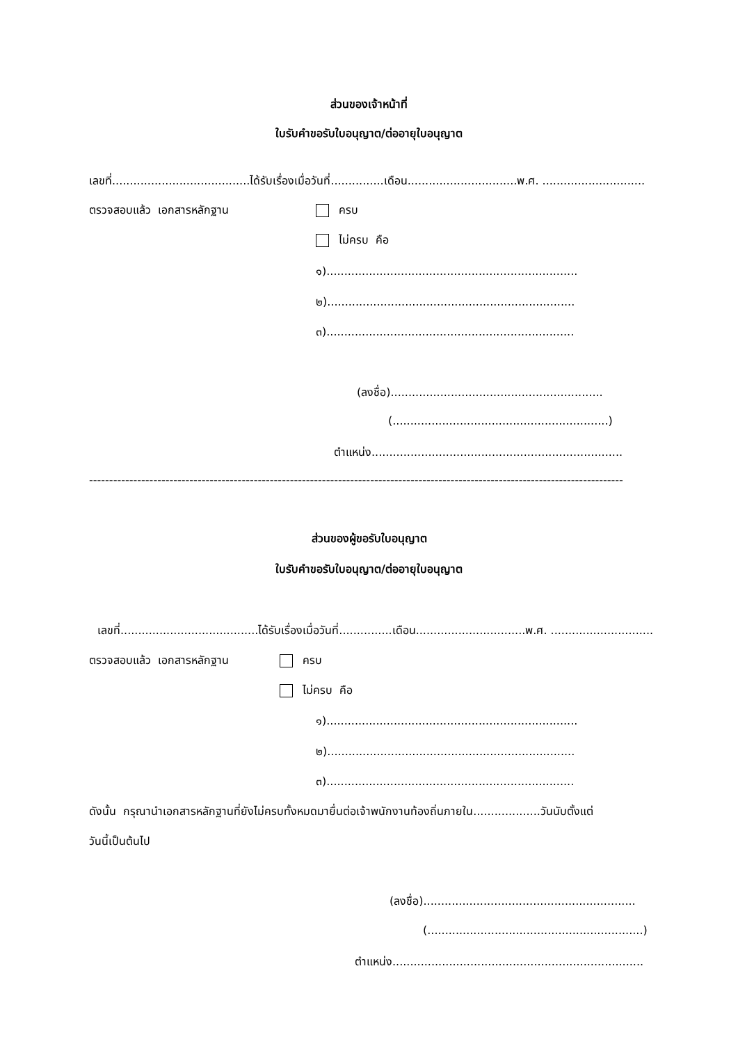ส่วนของเจ้าหน้าที่
ใบรับคำขอรับใบอนุญาต/ต่ออายุใบอนุญาต
เลขที่.......................................ได้รับเรื่องเมื่อวันที่...............เดือน...............................พ.ศ. .............................
ตรวจสอบแล้ว เอกสารหลักฐาน ครบ
ไม่ครบ คือ
๑).......................................................................
๒)......................................................................
๓)......................................................................
(ลงชื่อ)............................................................
(.............................................................)
ตำแหน่ง.......................................................................
-------------------------------------------------------------------------------------------------------------------------------------
ส่วนของผู้ขอรับใบอนุญาต
ใบรับคำขอรับใบอนุญาต/ต่ออายุใบอนุญาต
เลขที่.......................................ได้รับเรื่องเมื่อวันที่...............เดือน...............................พ.ศ. .............................
ตรวจสอบแล้ว เอกสารหลักฐาน ครบ
ไม่ครบ คือ
๑).......................................................................
๒)......................................................................
๓)......................................................................
ดังนั้น กรุณานำเอกสารหลักฐานที่ยังไม่ครบทั้งหมดมายื่นต่อเจ้าพนักงานท้องถิ่นภายใน...................วันนับตั้งแต่
วันนี้เป็นต้นไป
(ลงชื่อ)............................................................
(.............................................................)
ตำแหน่ง.......................................................................